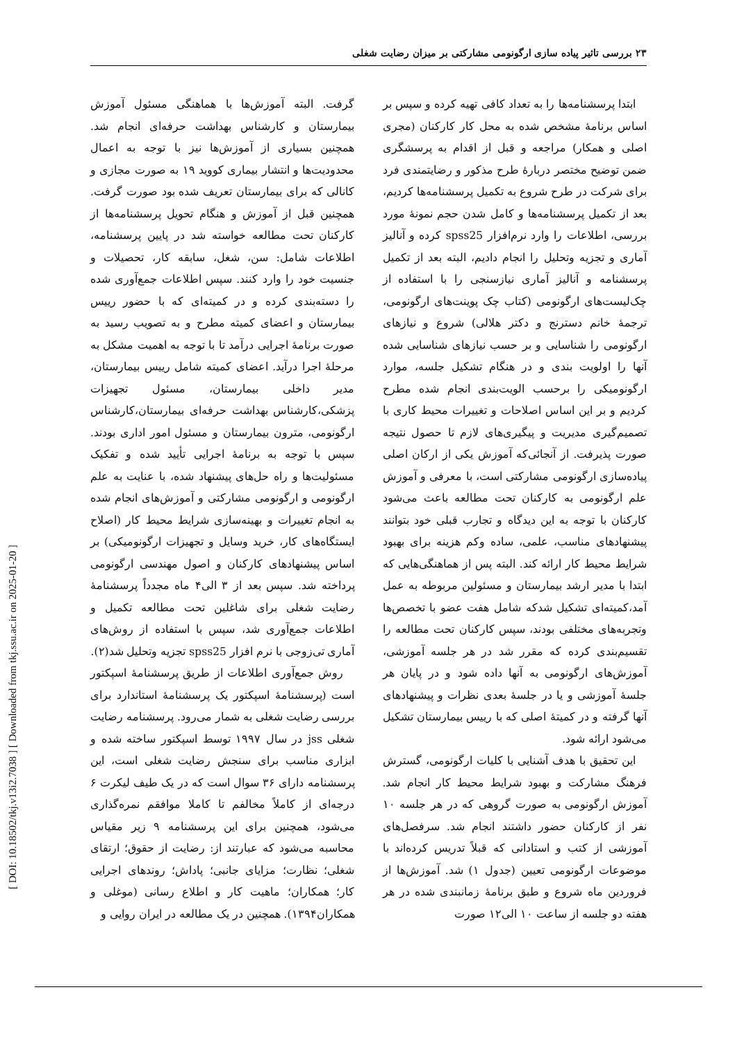[ DOI: 10.18502/tkj.v13i2.7038 ] [ Downloaded from tkj.ssu.ac.ir on 2025-01-20 ]
۲۳ بررسی تاثیر پیاده سازی ارگونومی مشارکتی بر میزان رضایت شغلی
ابتدا پرسشنامه‌ها را به تعداد کافی تهیه کرده و سپس بر اساس برنامۀ مشخص شده به محل کار کارکنان (مجری اصلی و همکار) مراجعه و قبل از اقدام به پرسشگری ضمن توضیح مختصر دربارۀ طرح مذکور و رضایتمندی فرد برای شرکت در طرح شروع به تکمیل پرسشنامه‌ها کردیم، بعد از تکمیل پرسشنامه‌ها و کامل شدن حجم نمونۀ مورد بررسی، اطلاعات را وارد نرم‌افزار spss25 کرده و آنالیز آماری و تجزیه وتحلیل را انجام دادیم، البته بعد از تکمیل پرسشنامه و آنالیز آماری نیازسنجی را با استفاده از چک‌لیست‌های ارگونومی (کتاب چک پوینت‌های ارگونومی، ترجمۀ خانم دسترنج و دکتر هلالی) شروع و نیازهای ارگونومی را شناسایی و بر حسب نیازهای شناسایی شده آنها را اولویت بندی و در هنگام تشکیل جلسه، موارد ارگونومیکی را برحسب الویت‌بندی انجام شده مطرح کردیم و بر این اساس اصلاحات و تغییرات محیط کاری با تصمیم‌گیری مدیریت و پیگیری‌های لازم تا حصول نتیجه صورت پذیرفت. از آنجائی‌که آموزش یکی از ارکان اصلی پیاده‌سازی ارگونومی مشارکتی است، با معرفی و آموزش علم ارگونومی به کارکنان تحت مطالعه باعث می‌شود کارکنان با توجه به این دیدگاه و تجارب قبلی خود بتوانند پیشنهادهای مناسب، علمی، ساده وکم هزینه برای بهبود شرایط محیط کار ارائه کند. البته پس از هماهنگی‌هایی که ابتدا با مدیر ارشد بیمارستان و مسئولین مربوطه به عمل آمد،کمیته‌ای تشکیل شدکه شامل هفت عضو با تخصص‌ها وتجربه‌های مختلفی بودند، سپس کارکنان تحت مطالعه را تقسیم‌بندی کرده که مقرر شد در هر جلسه آموزشی، آموزش‌های ارگونومی به آنها داده شود و در پایان هر جلسۀ آموزشی و یا در جلسۀ بعدی نظرات و پیشنهادهای آنها گرفته و در کمیتۀ اصلی که با رییس بیمارستان تشکیل می‌شود ارائه شود.
این تحقیق با هدف آشنایی با کلیات ارگونومی، گسترش فرهنگ مشارکت و بهبود شرایط محیط کار انجام شد. آموزش ارگونومی به صورت گروهی که در هر جلسه ۱۰ نفر از کارکنان حضور داشتند انجام شد. سرفصل‌های آموزشی از کتب و استادانی که قبلاً تدریس کرده‌اند با موضوعات ارگونومی تعیین (جدول ۱) شد. آموزش‌ها از فروردین ماه شروع و طبق برنامۀ زمانبندی شده در هر هفته دو جلسه از ساعت ۱۰ الی۱۲ صورت
گرفت. البته آموزش‌ها با هماهنگی مسئول آموزش بیمارستان و کارشناس بهداشت حرفه‌ای انجام شد. همچنین بسیاری از آموزش‌ها نیز با توجه به اعمال محدودیت‌ها و انتشار بیماری کووید ۱۹ به صورت مجازی و کانالی که برای بیمارستان تعریف شده بود صورت گرفت. همچنین قبل از آموزش و هنگام تحویل پرسشنامه‌ها از کارکنان تحت مطالعه خواسته شد در پایین پرسشنامه، اطلاعات شامل: سن، شغل، سابقه کار، تحصیلات و جنسیت خود را وارد کنند. سپس اطلاعات جمع‌آوری شده را دسته‌بندی کرده و در کمیته‌ای که با حضور رییس بیمارستان و اعضای کمیته مطرح و به تصویب رسید به صورت برنامۀ اجرایی درآمد تا با توجه به اهمیت مشکل به مرحلۀ اجرا درآید. اعضای کمیته شامل رییس بیمارستان، مدیر داخلی بیمارستان، مسئول تجهیزات پزشکی،کارشناس بهداشت حرفه‌ای بیمارستان،کارشناس ارگونومی، مترون بیمارستان و مسئول امور اداری بودند. سپس با توجه به برنامۀ اجرایی تأیید شده و تفکیک مسئولیت‌ها و راه حل‌های پیشنهاد شده، با عنایت به علم ارگونومی و ارگونومی مشارکتی و آموزش‌های انجام شده به انجام تغییرات و بهینه‌سازی شرایط محیط کار (اصلاح ایستگاه‌های کار، خرید وسایل و تجهیزات ارگونومیکی) بر اساس پیشنهادهای کارکنان و اصول مهندسی ارگونومی پرداخته شد. سپس بعد از ۳ الی۴ ماه مجدداً پرسشنامۀ رضایت شغلی برای شاغلین تحت مطالعه تکمیل و اطلاعات جمع‌آوری شد، سپس با استفاده از روش‌های آماری تی‌زوجی با نرم افزار spss25 تجزیه وتحلیل شد(۲).
روش جمع‌آوری اطلاعات از طریق پرسشنامۀ اسپکتور است (پرسشنامۀ اسپکتور یک پرسشنامۀ استاندارد برای بررسی رضایت شغلی به شمار می‌رود. پرسشنامه رضایت شغلی jss در سال ۱۹۹۷ توسط اسپکتور ساخته شده و ابزاری مناسب برای سنجش رضایت شغلی است، این پرسشنامه دارای ۳۶ سوال است که در یک طیف لیکرت ۶ درجه‌ای از کاملاً مخالفم تا کاملا موافقم نمره‌گذاری می‌شود، همچنین برای این پرسشنامه ۹ زیر مقیاس محاسبه می‌شود که عبارتند از: رضایت از حقوق؛ ارتقای شغلی؛ نظارت؛ مزایای جانبی؛ پاداش؛ روندهای اجرایی کار؛ همکاران؛ ماهیت کار و اطلاع رسانی (موغلی و همکاران۱۳۹۴). همچنین در یک مطالعه در ایران روایی و